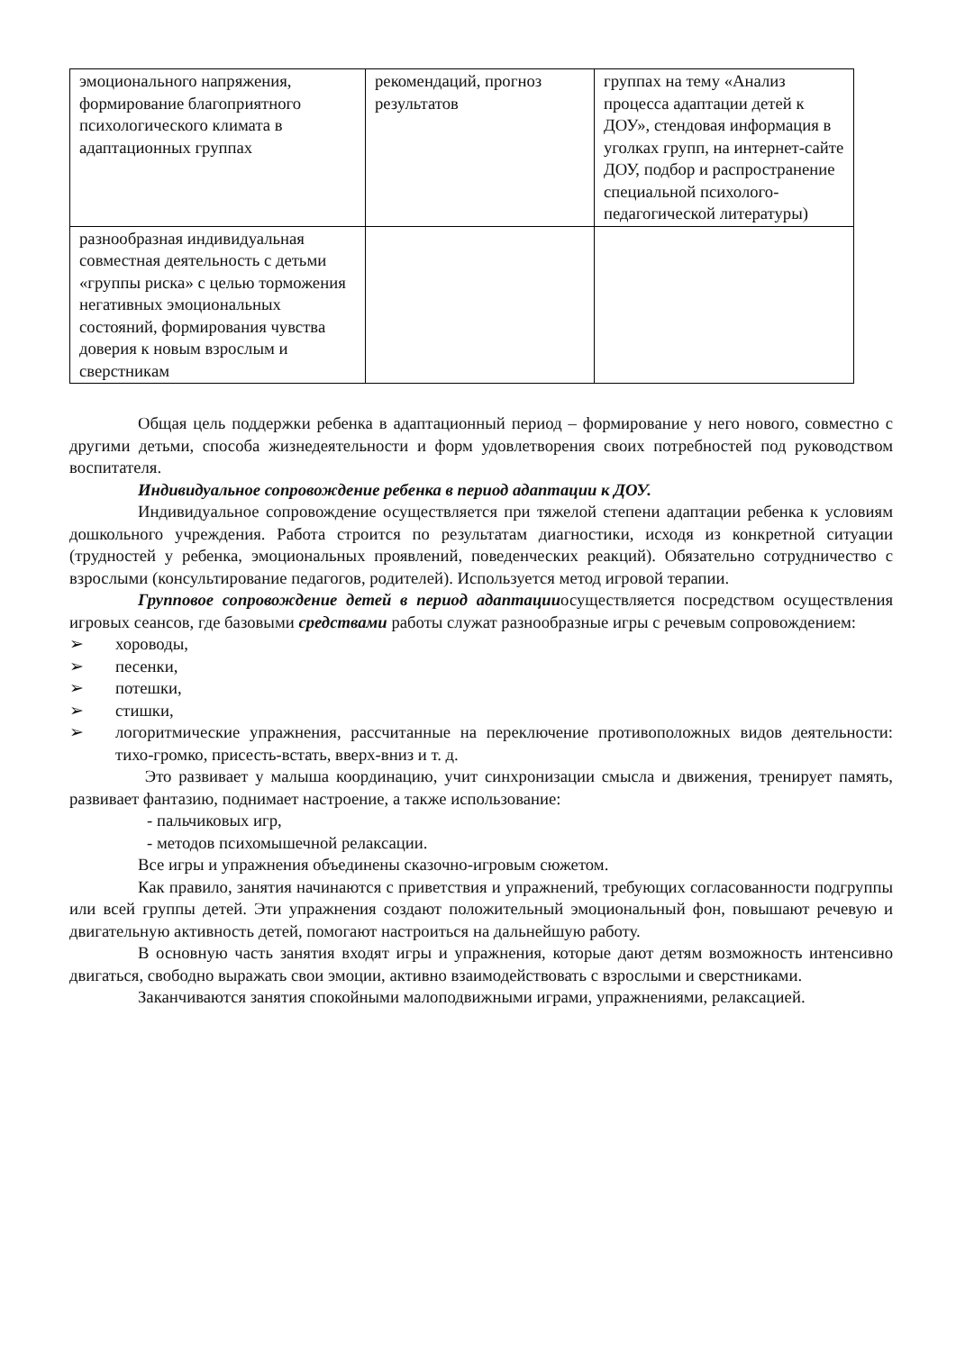| эмоционального напряжения, формирование благоприятного психологического климата в адаптационных группах | рекомендаций, прогноз результатов | группах на тему «Анализ процесса адаптации детей к ДОУ», стендовая информация в уголках групп, на интернет-сайте ДОУ, подбор и распространение специальной психолого-педагогической литературы) |
| разнообразная индивидуальная совместная деятельность с детьми «группы риска» с целью торможения негативных эмоциональных состояний, формирования чувства доверия к новым взрослым и сверстникам | | |
Общая цель поддержки ребенка в адаптационный период – формирование у него нового, совместно с другими детьми, способа жизнедеятельности и форм удовлетворения своих потребностей под руководством воспитателя.
Индивидуальное сопровождение ребенка в период адаптации к ДОУ.
Индивидуальное сопровождение осуществляется при тяжелой степени адаптации ребенка к условиям дошкольного учреждения. Работа строится по результатам диагностики, исходя из конкретной ситуации (трудностей у ребенка, эмоциональных проявлений, поведенческих реакций). Обязательно сотрудничество с взрослыми (консультирование педагогов, родителей). Используется метод игровой терапии.
Групповое сопровождение детей в период адаптацииосуществляется посредством осуществления игровых сеансов, где базовыми средствами работы служат разнообразные игры с речевым сопровождением:
➢ хороводы,
➢ песенки,
➢ потешки,
➢ стишки,
➢ логоритмические упражнения, рассчитанные на переключение противоположных видов деятельности: тихо-громко, присесть-встать, вверх-вниз и т. д.
Это развивает у малыша координацию, учит синхронизации смысла и движения, тренирует память, развивает фантазию, поднимает настроение, а также использование:
- пальчиковых игр,
- методов психомышечной релаксации.
Все игры и упражнения объединены сказочно-игровым сюжетом.
Как правило, занятия начинаются с приветствия и упражнений, требующих согласованности подгруппы или всей группы детей. Эти упражнения создают положительный эмоциональный фон, повышают речевую и двигательную активность детей, помогают настроиться на дальнейшую работу.
В основную часть занятия входят игры и упражнения, которые дают детям возможность интенсивно двигаться, свободно выражать свои эмоции, активно взаимодействовать с взрослыми и сверстниками.
Заканчиваются занятия спокойными малоподвижными играми, упражнениями, релаксацией.